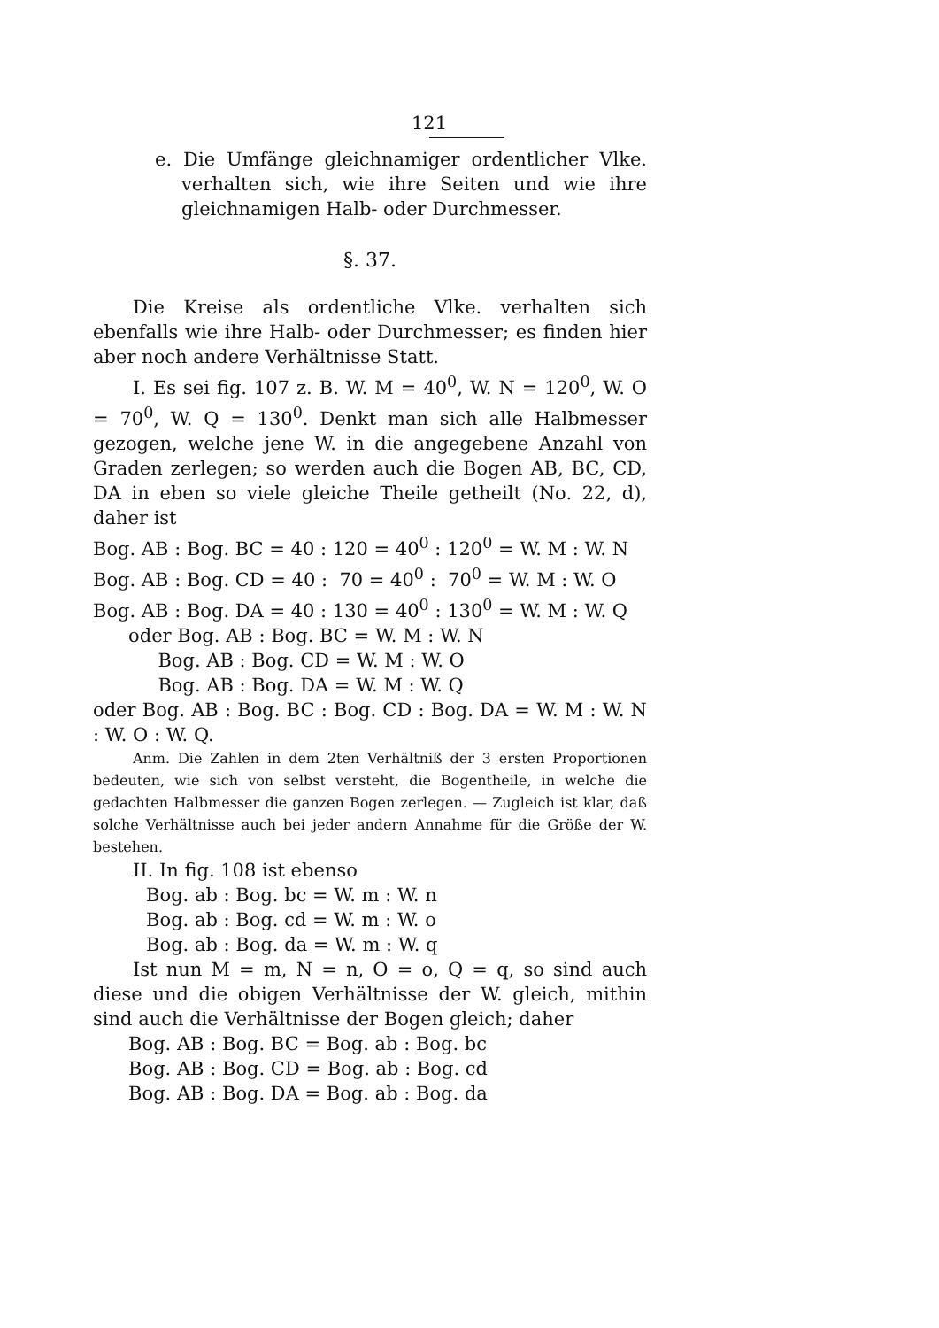121
e. Die Umfänge gleichnamiger ordentlicher Vlke. verhalten sich, wie ihre Seiten und wie ihre gleichnamigen Halb- oder Durchmesser.
§. 37.
Die Kreise als ordentliche Vlke. verhalten sich ebenfalls wie ihre Halb- oder Durchmesser; es finden hier aber noch andere Verhältnisse Statt.
I. Es sei fig. 107 z. B. W. M = 40<sup>0</sup>, W. N = 120<sup>0</sup>, W. O = 70<sup>0</sup>, W. Q = 130<sup>0</sup>. Denkt man sich alle Halbmesser gezogen, welche jene W. in die angegebene Anzahl von Graden zerlegen; so werden auch die Bogen AB, BC, CD, DA in eben so viele gleiche Theile getheilt (No. 22, d), daher ist
Bog. AB : Bog. BC = 40 : 120 = 40<sup>0</sup> : 120<sup>0</sup> = W. M : W. N Bog. AB : Bog. CD = 40 : 70 = 40<sup>0</sup> : 70<sup>0</sup> = W. M : W. O Bog. AB : Bog. DA = 40 : 130 = 40<sup>0</sup> : 130<sup>0</sup> = W. M : W. Q oder Bog. AB : Bog. BC = W. M : W. N Bog. AB : Bog. CD = W. M : W. O Bog. AB : Bog. DA = W. M : W. Q
oder Bog. AB : Bog. BC : Bog. CD : Bog. DA = W. M : W. N : W. O : W. Q.
Anm. Die Zahlen in dem 2ten Verhältniß der 3 ersten Proportionen bedeuten, wie sich von selbst versteht, die Bogentheile, in welche die gedachten Halbmesser die ganzen Bogen zerlegen. — Zugleich ist klar, daß solche Verhältnisse auch bei jeder andern Annahme für die Größe der W. bestehen.
II. In fig. 108 ist ebenso
Bog. ab : Bog. bc = W. m : W. n Bog. ab : Bog. cd = W. m : W. o Bog. ab : Bog. da = W. m : W. q
Ist nun M = m, N = n, O = o, Q = q, so sind auch diese und die obigen Verhältnisse der W. gleich, mithin sind auch die Verhältnisse der Bogen gleich; daher
Bog. AB : Bog. BC = Bog. ab : Bog. bc Bog. AB : Bog. CD = Bog. ab : Bog. cd Bog. AB : Bog. DA = Bog. ab : Bog. da